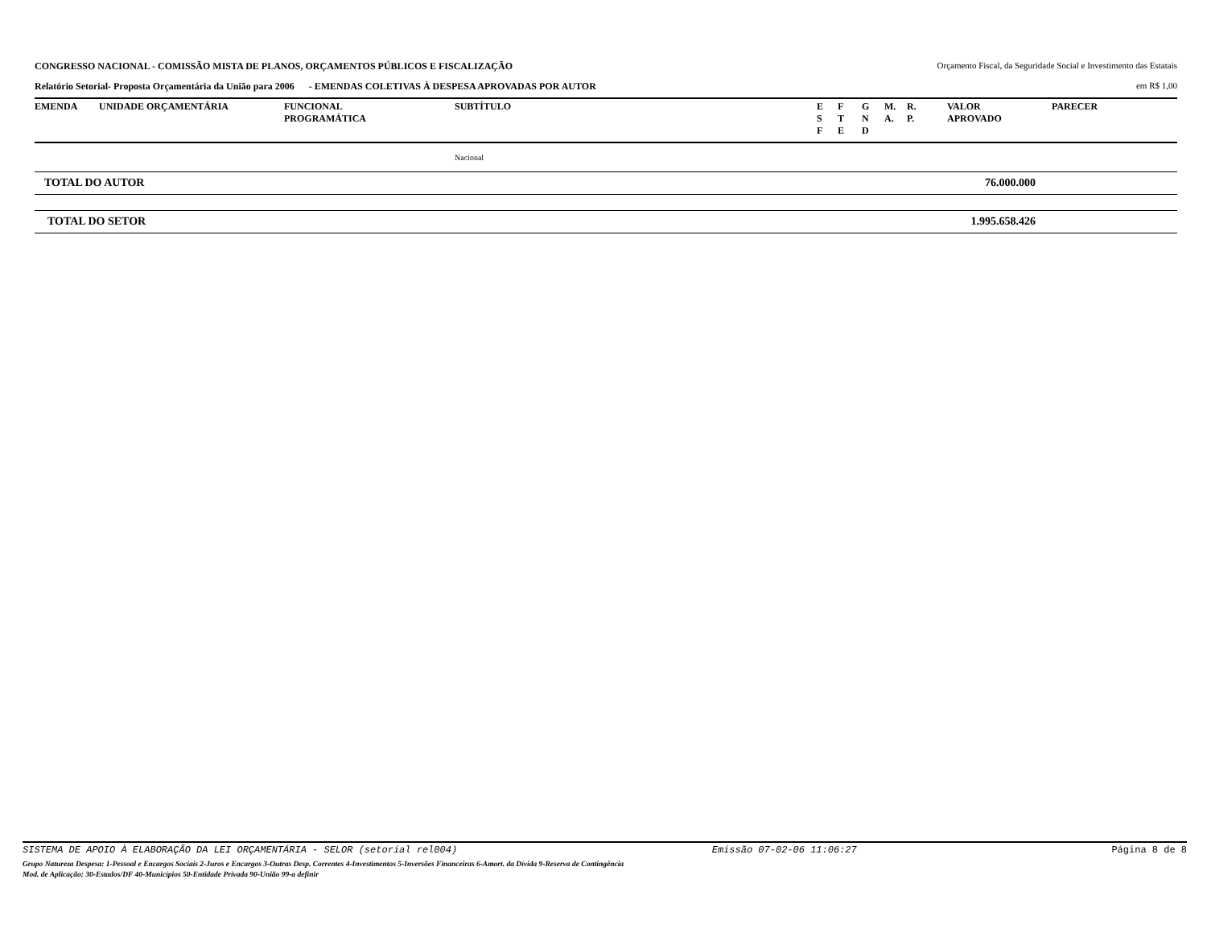CONGRESSO NACIONAL - COMISSÃO MISTA DE PLANOS, ORÇAMENTOS PÚBLICOS E FISCALIZAÇÃO
Orçamento Fiscal, da Seguridade Social e Investimento das Estatais
Relatório Setorial- Proposta Orçamentária da União para 2006 - EMENDAS COLETIVAS À DESPESA APROVADAS POR AUTOR
em R$ 1,00
| EMENDA | UNIDADE ORÇAMENTÁRIA | FUNCIONAL PROGRAMÁTICA | SUBTÍTULO | E S F | F T E | G N D | M. A. | R. P. | VALOR APROVADO | PARECER |
| --- | --- | --- | --- | --- | --- | --- | --- | --- | --- | --- |
| | | | Nacional | | | | | | | |
| TOTAL DO AUTOR | | | | | | | | | 76.000.000 | |
| TOTAL DO SETOR | | | | | | | | | 1.995.658.426 | |
SISTEMA DE APOIO À ELABORAÇÃO DA LEI ORÇAMENTÁRIA - SELOR (setorial rel004) Emissão 07-02-06 11:06:27 Página 8 de 8
Grupo Natureza Despesa: 1-Pessoal e Encargos Sociais 2-Juros e Encargos 3-Outras Desp. Correntes 4-Investimentos 5-Inversões Financeiras 6-Amort. da Dívida 9-Reserva de Contingência
Mod. de Aplicação: 30-Estados/DF 40-Municípios 50-Entidade Privada 90-União 99-a definir